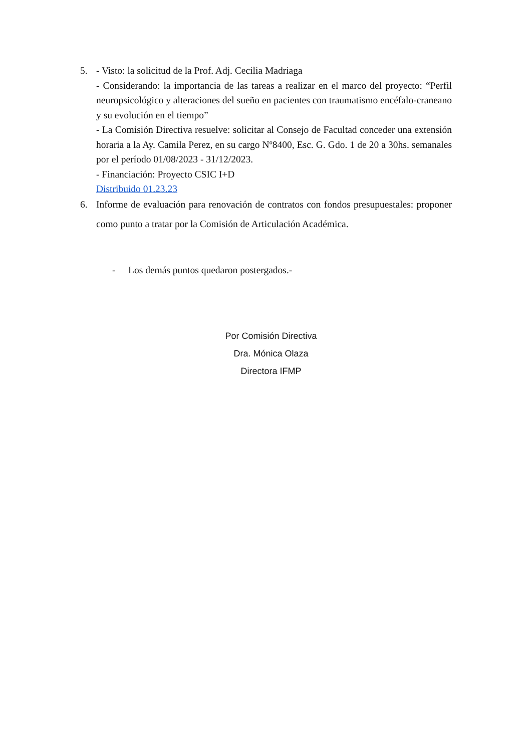5. - Visto: la solicitud de la Prof. Adj. Cecilia Madriaga
- Considerando: la importancia de las tareas a realizar en el marco del proyecto: “Perfil neuropsicológico y alteraciones del sueño en pacientes con traumatismo encéfalo-craneano y su evolución en el tiempo”
- La Comisión Directiva resuelve: solicitar al Consejo de Facultad conceder una extensión horaria a la Ay. Camila Perez, en su cargo Nº8400, Esc. G. Gdo. 1 de 20 a 30hs. semanales por el período 01/08/2023 - 31/12/2023.
- Financiación: Proyecto CSIC I+D
Distribuido 01.23.23
6. Informe de evaluación para renovación de contratos con fondos presupuestales: proponer como punto a tratar por la Comisión de Articulación Académica.
- Los demás puntos quedaron postergados.-
Por Comisión Directiva
Dra. Mónica Olaza
Directora IFMP